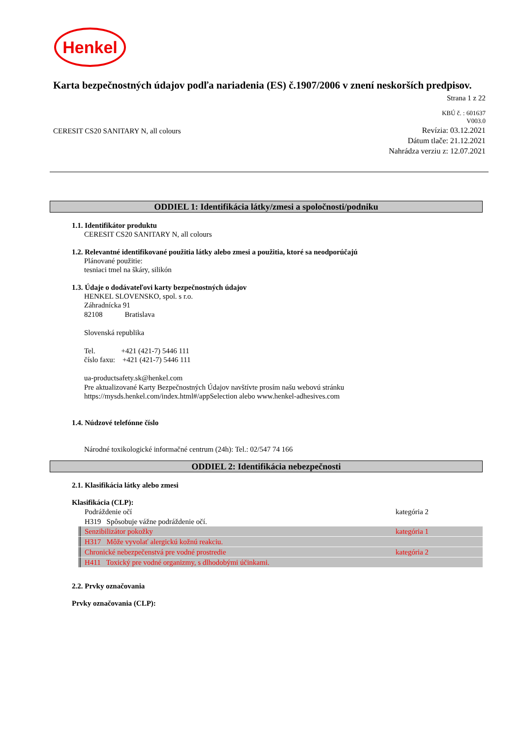Henkel
Karta bezpečnostných údajov podľa nariadenia (ES) č.1907/2006 v znení neskorších predpisov.
Strana 1 z 22
KBÚ č. : 601637
V003.0
CERESIT CS20 SANITARY N, all colours
Revízia: 03.12.2021
Dátum tlače: 21.12.2021
Nahrádza verziu z: 12.07.2021
ODDIEL 1: Identifikácia látky/zmesi a spoločnosti/podniku
1.1. Identifikátor produktu
CERESIT CS20 SANITARY N, all colours
1.2. Relevantné identifikované použitia látky alebo zmesi a použitia, ktoré sa neodporúčajú
Plánované použitie:
tesniaci tmel na škáry, silikón
1.3. Údaje o dodávateľovi karty bezpečnostných údajov
HENKEL SLOVENSKO, spol. s r.o.
Záhradnícka 91
82108 Bratislava
Slovenská republika
Tel. +421 (421-7) 5446 111
číslo faxu: +421 (421-7) 5446 111
ua-productsafety.sk@henkel.com
Pre aktualizované Karty Bezpečnostných Údajov navštívte prosím našu webovú stránku
https://mysds.henkel.com/index.html#/appSelection alebo www.henkel-adhesives.com
1.4. Núdzové telefónne číslo
Národné toxikologické informačné centrum (24h): Tel.: 02/547 74 166
ODDIEL 2: Identifikácia nebezpečnosti
2.1. Klasifikácia látky alebo zmesi
Klasifikácia (CLP):
Podráždenie očí kategória 2
H319 Spôsobuje vážne podráždenie očí.
Senzibilizátor pokožky kategória 1
H317 Môže vyvolať alergickú kožnú reakciu.
Chronické nebezpečenstvá pre vodné prostredie kategória 2
H411 Toxický pre vodné organizmy, s dlhodobými účinkami.
2.2. Prvky označovania
Prvky označovania (CLP):